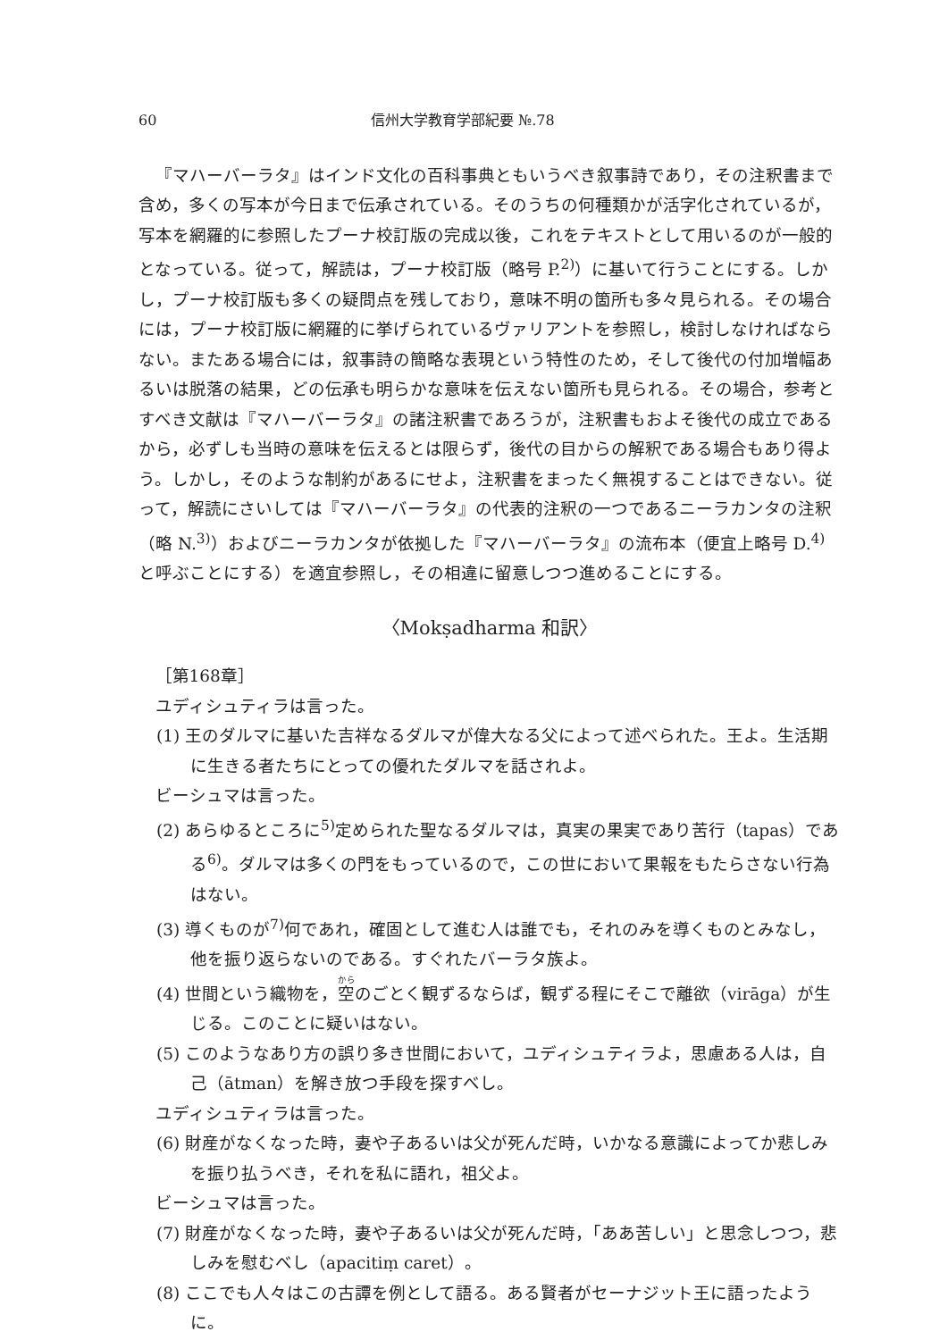60 信州大学教育学部紀要 №.78
『マハーバーラタ』はインド文化の百科事典ともいうべき叙事詩であり，その注釈書まで含め，多くの写本が今日まで伝承されている。そのうちの何種類かが活字化されているが，写本を網羅的に参照したプーナ校訂版の完成以後，これをテキストとして用いるのが一般的となっている。従って，解読は，プーナ校訂版（略号 P.<sup>2)</sup>）に基いて行うことにする。しかし，プーナ校訂版も多くの疑問点を残しており，意味不明の箇所も多々見られる。その場合には，プーナ校訂版に網羅的に挙げられているヴァリアントを参照し，検討しなければならない。またある場合には，叙事詩の簡略な表現という特性のため，そして後代の付加増幅あるいは脱落の結果，どの伝承も明らかな意味を伝えない箇所も見られる。その場合，参考とすべき文献は『マハーバーラタ』の諸注釈書であろうが，注釈書もおよそ後代の成立であるから，必ずしも当時の意味を伝えるとは限らず，後代の目からの解釈である場合もあり得よう。しかし，そのような制約があるにせよ，注釈書をまったく無視することはできない。従って，解読にさいしては『マハーバーラタ』の代表的注釈の一つであるニーラカンタの注釈（略 N.<sup>3)</sup>）およびニーラカンタが依拠した『マハーバーラタ』の流布本（便宜上略号 D.<sup>4)</sup>と呼ぶことにする）を適宜参照し，その相違に留意しつつ進めることにする。
〈Mokṣadharma 和訳〉
［第168章］
ユディシュティラは言った。
(1) 王のダルマに基いた吉祥なるダルマが偉大なる父によって述べられた。王よ。生活期に生きる者たちにとっての優れたダルマを話されよ。
ビーシュマは言った。
(2) あらゆるところに<sup>5)</sup>定められた聖なるダルマは，真実の果実であり苦行（tapas）である<sup>6)</sup>。ダルマは多くの門をもっているので，この世において果報をもたらさない行為はない。
(3) 導くものが<sup>7)</sup>何であれ，確固として進む人は誰でも，それのみを導くものとみなし，他を振り返らないのである。すぐれたバーラタ族よ。
(4) 世間という織物を，空のごとく観ずるならば，観ずる程にそこで離欲（virāga）が生じる。このことに疑いはない。
(5) このようなあり方の誤り多き世間において，ユディシュティラよ，思慮ある人は，自己（ātman）を解き放つ手段を探すべし。
ユディシュティラは言った。
(6) 財産がなくなった時，妻や子あるいは父が死んだ時，いかなる意識によってか悲しみを振り払うべき，それを私に語れ，祖父よ。
ビーシュマは言った。
(7) 財産がなくなった時，妻や子あるいは父が死んだ時，「ああ苦しい」と思念しつつ，悲しみを慰むべし（apacitiṃ caret）。
(8) ここでも人々はこの古譚を例として語る。ある賢者がセーナジット王に語ったように。